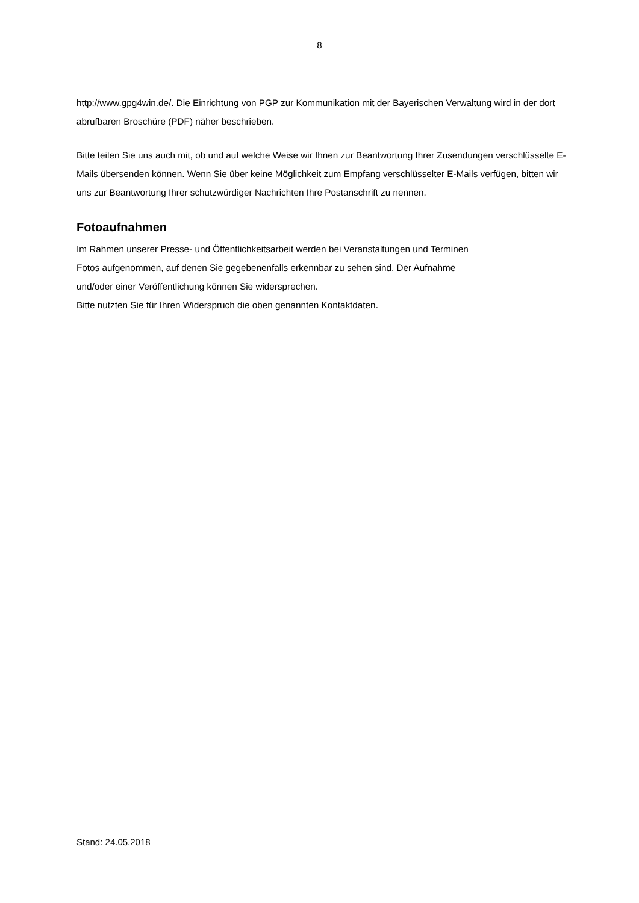8
http://www.gpg4win.de/. Die Einrichtung von PGP zur Kommunikation mit der Bayerischen Verwaltung wird in der dort abrufbaren Broschüre (PDF) näher beschrieben.
Bitte teilen Sie uns auch mit, ob und auf welche Weise wir Ihnen zur Beantwortung Ihrer Zusendungen verschlüsselte E-Mails übersenden können. Wenn Sie über keine Möglichkeit zum Empfang verschlüsselter E-Mails verfügen, bitten wir uns zur Beantwortung Ihrer schutzwürdiger Nachrichten Ihre Postanschrift zu nennen.
Fotoaufnahmen
Im Rahmen unserer Presse- und Öffentlichkeitsarbeit werden bei Veranstaltungen und Terminen
Fotos aufgenommen, auf denen Sie gegebenenfalls erkennbar zu sehen sind. Der Aufnahme
und/oder einer Veröffentlichung können Sie widersprechen.
Bitte nutzten Sie für Ihren Widerspruch die oben genannten Kontaktdaten.
Stand: 24.05.2018